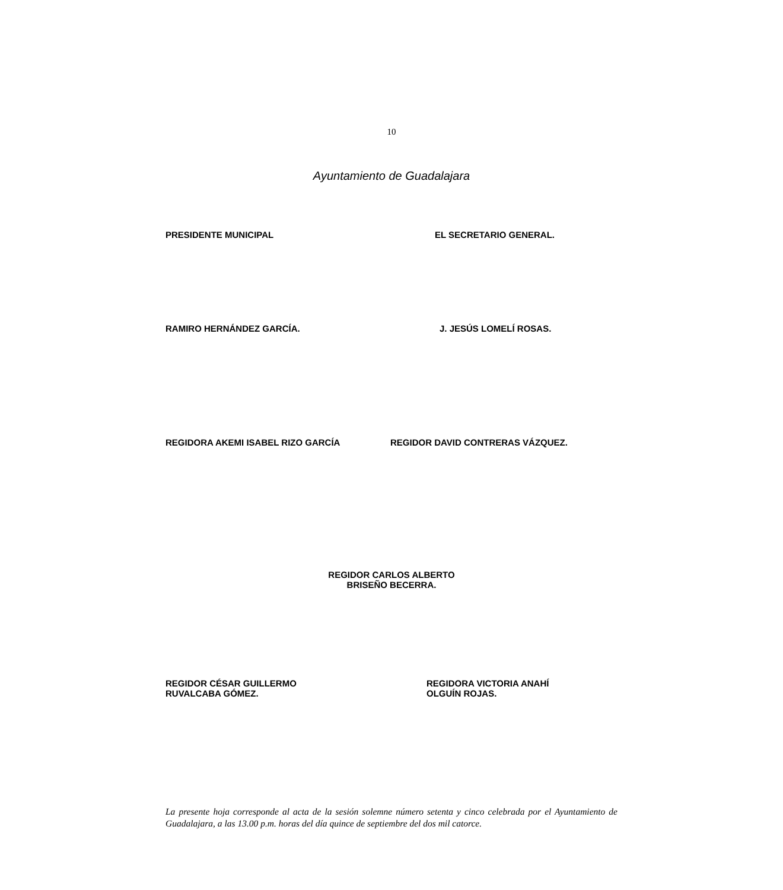10
Ayuntamiento de Guadalajara
PRESIDENTE MUNICIPAL EL SECRETARIO GENERAL.
RAMIRO HERNÁNDEZ GARCÍA. J. JESÚS LOMELÍ ROSAS.
REGIDORA AKEMI ISABEL RIZO GARCÍA
REGIDOR DAVID CONTRERAS VÁZQUEZ.
REGIDOR CARLOS ALBERTO
BRISEÑO BECERRA.
REGIDOR CÉSAR GUILLERMO
RUVALCABA GÓMEZ.
REGIDORA VICTORIA ANAHÍ
OLGUÍN ROJAS.
La presente hoja corresponde al acta de la sesión solemne número setenta y cinco celebrada por el Ayuntamiento de Guadalajara, a las 13.00 p.m. horas del día quince de septiembre del dos mil catorce.